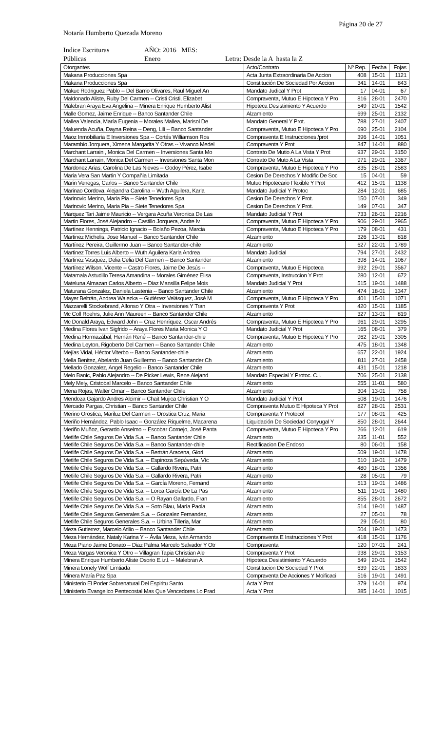Página 20 de 27
Notaría Humberto Quezada Moreno
Indice Escrituras
Públicas
AÑO: 2016 MES:
Enero
Letra: Desde la A hasta la Z
| Otorgantes | Acto/Contrato | Nº Rep. | Fecha | Fojas |
| Makana Producciones Spa | Acta Junta Extraordinaria De Accion | 408 | 15-01 | 1121 |
| Makana Producciones Spa | Constitución De Sociedad Por Accion | 341 | 14-01 | 843 |
| Makuc Rodriguez Pablo -- Del Barrio Olivares, Raul Miguel An | Mandato Judical Y Prot | 17 | 04-01 | 67 |
| Maldonado Aliste, Ruby Del Carmen -- Cristi Cristi, Elizabet | Compraventa, Mutuo E Hipoteca Y Pro | 816 | 28-01 | 2470 |
| Malebran Araya Eva Angelina -- Minera Enrique Humberto Alist | Hipoteca Desistimiento Y Acuerdo | 549 | 20-01 | 1542 |
| Malle Gomez, Jaime Enrique -- Banco Santander Chile | Alzamiento | 699 | 25-01 | 2132 |
| Mallea Valencia, María Eugenia -- Morales Mallea, Marisol De | Mandato General Y Prot. | 788 | 27-01 | 2407 |
| Maluenda Acuña, Dayna Reina -- Deng, Lili -- Banco Santander | Compraventa, Mutuo E Hipoteca Y Pro | 690 | 25-01 | 2104 |
| Maoz Inmobiliaria E Inversiones Spa -- Cortés Williamson Ros | Compraventa E Instrucciones /prot | 396 | 14-01 | 1051 |
| Marambio Jorquera, Ximena Margarita Y Otras -- Vivanco Medel | Compraventa Y Prot | 347 | 14-01 | 880 |
| Marchant Larrain , Monica Del Carmen -- Inversiones Santa Mo | Contrato De Mutio A La Vista Y Prot | 937 | 29-01 | 3150 |
| Marchant Larrain, Monica Del Carmen -- Inversiones Santa Mon | Contrato De Muto A La Vista | 971 | 29-01 | 3367 |
| Mardonez Arias, Carolina De Las Nieves -- Godoy Pérez, Isabe | Compraventa, Mutuo E Hipoteca Y Pro | 835 | 28-01 | 2583 |
| Maria Vera San Martin Y Compañia Limitada | Cesion De Derechos Y Modific De Soc | 15 | 04-01 | 59 |
| Marin Venegas, Carlos -- Banco Santander Chile | Mutuo Hipotecario Flexible Y Prot | 412 | 15-01 | 1138 |
| Marinao Cordova, Alejandra Carolina -- Wuth Aguilera, Karla | Mandato Judicial Y Protoc | 284 | 12-01 | 685 |
| Marinovic Merino, Maria Pia -- Siete Tenedores Spa | Cesion De Derechos Y Prot. | 150 | 07-01 | 349 |
| Marinovic Merino, Maria Pia -- Siete Tenedores Spa | Cesion De Derechos Y Prot. | 149 | 07-01 | 347 |
| Marquez Tari Jaime Mauricio -- Vergara Acuña Veronica De Las | Mandato Judicial Y Prot | 733 | 26-01 | 2216 |
| Martin Flores, José Alejandro -- Castillo Jorquera, Andre Iv | Compraventa, Mutuo E Hipoteca Y Pro | 906 | 29-01 | 2965 |
| Martínez Hennings, Patricio Ignacio -- Bolaño Pezoa, Marcia | Compraventa, Mutuo E Hipoteca Y Pro | 179 | 08-01 | 431 |
| Martinez Michelis, Jose Manuel -- Banco Santander Chile | Alzamiento | 326 | 13-01 | 818 |
| Martínez Pereira, Guillermo Juan -- Banco Santander-chile | Alzamiento | 627 | 22-01 | 1789 |
| Martinez Torres Luis Alberto -- Wuth Aguilera Karla Andrea | Mandato Judicial | 794 | 27-01 | 2432 |
| Martinez Vasquez, Delia Celia Del Carmen -- Banco Santander | Alzamiento | 398 | 14-01 | 1067 |
| Martínez Wilson, Vicente -- Castro Flores, Jaime De Jesús -- | Compraventa, Mutuo E Hipoteca | 992 | 29-01 | 3567 |
| Matamala Astudillo Teresa Amandina -- Morales Giménez Elisa | Compraventa, Instruccion Y Prot | 280 | 12-01 | 672 |
| Mateluna Almazan Carlos Alberto -- Diaz Mansilla Felipe Mois | Mandato Judicial Y Prot | 515 | 19-01 | 1488 |
| Maturana Gonzalez, Daniela Lastenia -- Banco Santander Chile | Alzamiento | 474 | 18-01 | 1347 |
| Mayer Beltrán, Andrea Walezka -- Gutiérrez Velásquez, José M | Compraventa, Mutuo E Hipoteca Y Pro | 401 | 15-01 | 1071 |
| Mazzarelli Stockebrand, Alfonso Y Otra -- Inversiones Y Tran | Compraventa Y Prot | 420 | 15-01 | 1185 |
| Mc Coll Roehrs, Julie Ann Maureen -- Banco Santander Chile | Alzamiento | 327 | 13-01 | 819 |
| Mc Donald Araya, Edward John -- Cruz Henríquez, Oscar Andrés | Compraventa, Mutuo E Hipoteca Y Pro | 961 | 29-01 | 3295 |
| Medina Flores Ivan Sigfrido -- Araya Flores Maria Monica Y O | Mandato Judicial Y Prot | 165 | 08-01 | 379 |
| Medina Hormazábal, Hernán René -- Banco Santander-chile | Compraventa, Mutuo E Hipoteca Y Pro | 962 | 29-01 | 3305 |
| Medina Leyton, Rigoberto Del Carmen -- Banco Santander Chile | Alzamiento | 475 | 18-01 | 1348 |
| Mejías Vidal, Héctor Viterbo -- Banco Santander-chile | Alzamiento | 657 | 22-01 | 1924 |
| Mella Benitez, Abelardo Juan Guillermo -- Banco Santander Ch | Alzamiento | 811 | 27-01 | 2458 |
| Mellado Gonzalez, Angel Regelio -- Banco Santander Chile | Alzamiento | 431 | 15-01 | 1218 |
| Melo Banic, Pablo Alejandro -- De Picker Lewis, Rene Alejand | Mandato Especial Y Protoc. C.i. | 706 | 25-01 | 2138 |
| Mely Mely, Cristobal Marcelo -- Banco Santander Chile | Alzamiento | 255 | 11-01 | 580 |
| Mena Rojas, Walter Omar -- Banco Santander Chile | Alzamiento | 304 | 13-01 | 758 |
| Mendoza Gajardo Andres Alcimir -- Chait Mujica Christian Y O | Mandato Judicial Y Prot | 508 | 19-01 | 1476 |
| Mercado Pargas, Christian -- Banco Santander Chile | Compraventa Mutuo E Hipoteca Y Prot | 827 | 28-01 | 2531 |
| Merino Orostica, Mariluz Del Carmen -- Orostica Cruz, Maria | Compraventa Y Protocol | 177 | 08-01 | 425 |
| Meriño Hernández, Pablo Isaac -- González Riquelme, Macarena | Liquidación De Sociedad Conyugal Y | 850 | 28-01 | 2644 |
| Meriño Muñoz, Gerardo Anselmo -- Escobar Cornejo, José Panta | Compraventa, Mutuo E Hipoteca Y Pro | 266 | 12-01 | 619 |
| Metlife Chile Seguros De Vida S.a. -- Banco Santander Chile | Alzamiento | 235 | 11-01 | 552 |
| Metlife Chile Seguros De Vida S.a. -- Banco Santander-chile | Rectificacion De Endoso | 80 | 06-01 | 158 |
| Metlife Chile Seguros De Vida S.a. -- Bertrán Aracena, Glori | Alzamiento | 509 | 19-01 | 1478 |
| Metlife Chile Seguros De Vida S.a. -- Espinoza Sepúveda, Víc | Alzamiento | 510 | 19-01 | 1479 |
| Metlife Chile Seguros De Vida S.a. -- Gallardo Rivera, Patri | Alzamiento | 480 | 18-01 | 1356 |
| Metlife Chile Seguros De Vida S.a. -- Gallardo Rivera, Patri | Alzamiento | 28 | 05-01 | 79 |
| Metlife Chile Seguros De Vida S.a. -- García Moreno, Fernand | Alzamiento | 513 | 19-01 | 1486 |
| Metlife Chile Seguros De Vida S.a. -- Lorca García De La Pas | Alzamiento | 511 | 19-01 | 1480 |
| Metlife Chile Seguros De Vida S.a. -- O Rayan Gallardo, Fran | Alzamiento | 855 | 28-01 | 2672 |
| Metlife Chile Seguros De Vida S.a. -- Soto Blau, María Paola | Alzamiento | 514 | 19-01 | 1487 |
| Metlife Chile Seguros Generales S.a. -- Gonzalez Fernandez, | Alzamiento | 27 | 05-01 | 78 |
| Metlife Chile Seguros Generales S.a. -- Urbina Tilleria, Mar | Alzamiento | 29 | 05-01 | 80 |
| Meza Gutierrez, Marcelo Atilio -- Banco Santander Chile | Alzamiento | 504 | 19-01 | 1473 |
| Meza Hernández, Nataly Karina Y -- Ávila Meza, Iván Armando | Compraventa E Instrucciones Y Prot | 418 | 15-01 | 1176 |
| Meza Piano Jaime Donato -- Diaz Palma Marcelo Salvador Y Otr | Compraventa | 120 | 07-01 | 241 |
| Meza Vargas Veronica Y Otro -- Villagran Tapia Christian Ale | Compraventa Y Prot | 938 | 29-01 | 3153 |
| Minera Enrique Humberto Aliste Osorio E.i.r.l. -- Malebran A | Hipoteca Desistimiento Y Acuerdo | 549 | 20-01 | 1542 |
| Minera Lonely Wolf Limtiada | Constitucion De Sociedad Y Prot | 639 | 22-01 | 1833 |
| Minera María Paz Spa | Compraventa De Acciones Y Moificaci | 516 | 19-01 | 1491 |
| Ministerio El Poder Sobrenatural Del Espiritu Santo | Acta Y Prot | 379 | 14-01 | 974 |
| Ministerio Evangelico Pentecostal Mas Que Vencedores Lo Prad | Acta Y Prot | 385 | 14-01 | 1015 |